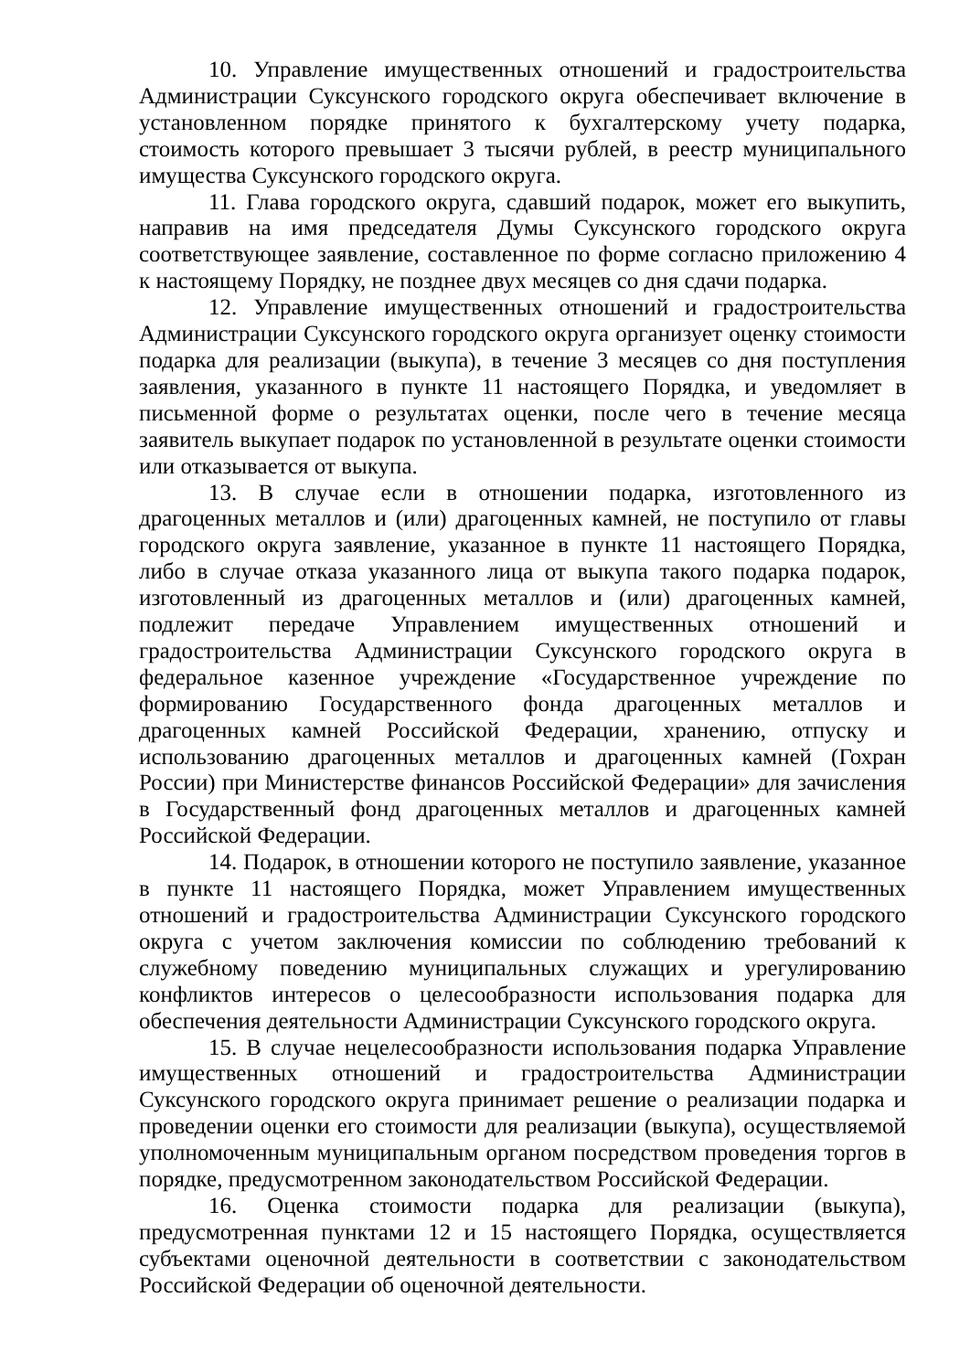10. Управление имущественных отношений и градостроительства Администрации Суксунского городского округа обеспечивает включение в установленном порядке принятого к бухгалтерскому учету подарка, стоимость которого превышает 3 тысячи рублей, в реестр муниципального имущества Суксунского городского округа.
11. Глава городского округа, сдавший подарок, может его выкупить, направив на имя председателя Думы Суксунского городского округа соответствующее заявление, составленное по форме согласно приложению 4 к настоящему Порядку, не позднее двух месяцев со дня сдачи подарка.
12. Управление имущественных отношений и градостроительства Администрации Суксунского городского округа организует оценку стоимости подарка для реализации (выкупа), в течение 3 месяцев со дня поступления заявления, указанного в пункте 11 настоящего Порядка, и уведомляет в письменной форме о результатах оценки, после чего в течение месяца заявитель выкупает подарок по установленной в результате оценки стоимости или отказывается от выкупа.
13. В случае если в отношении подарка, изготовленного из драгоценных металлов и (или) драгоценных камней, не поступило от главы городского округа заявление, указанное в пункте 11 настоящего Порядка, либо в случае отказа указанного лица от выкупа такого подарка подарок, изготовленный из драгоценных металлов и (или) драгоценных камней, подлежит передаче Управлением имущественных отношений и градостроительства Администрации Суксунского городского округа в федеральное казенное учреждение «Государственное учреждение по формированию Государственного фонда драгоценных металлов и драгоценных камней Российской Федерации, хранению, отпуску и использованию драгоценных металлов и драгоценных камней (Гохран России) при Министерстве финансов Российской Федерации» для зачисления в Государственный фонд драгоценных металлов и драгоценных камней Российской Федерации.
14. Подарок, в отношении которого не поступило заявление, указанное в пункте 11 настоящего Порядка, может Управлением имущественных отношений и градостроительства Администрации Суксунского городского округа с учетом заключения комиссии по соблюдению требований к служебному поведению муниципальных служащих и урегулированию конфликтов интересов о целесообразности использования подарка для обеспечения деятельности Администрации Суксунского городского округа.
15. В случае нецелесообразности использования подарка Управление имущественных отношений и градостроительства Администрации Суксунского городского округа принимает решение о реализации подарка и проведении оценки его стоимости для реализации (выкупа), осуществляемой уполномоченным муниципальным органом посредством проведения торгов в порядке, предусмотренном законодательством Российской Федерации.
16. Оценка стоимости подарка для реализации (выкупа), предусмотренная пунктами 12 и 15 настоящего Порядка, осуществляется субъектами оценочной деятельности в соответствии с законодательством Российской Федерации об оценочной деятельности.